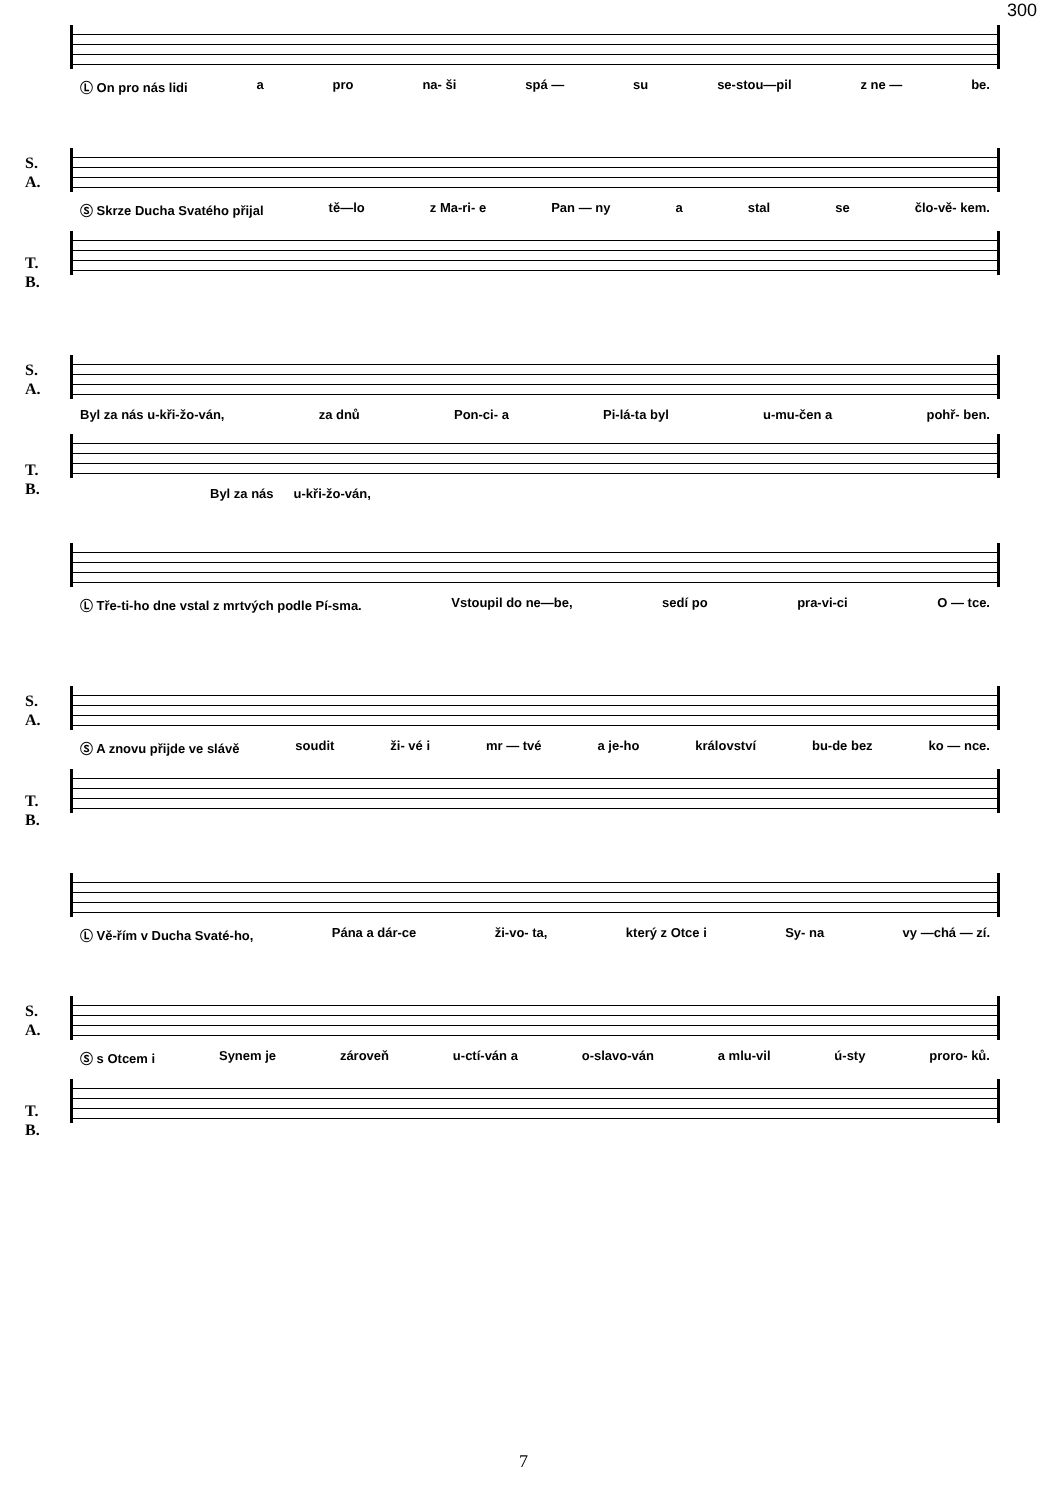300
Ⓛ On pro nás lidi a pro na- ši spá — su se-stou—pil z ne — be.
S.
A.
T.
B.
Ⓢ Skrze Ducha Svatého přijal tě—lo z Ma-ri- e Pan — ny a stal se člo-vě- kem.
S.
A.
T.
B.
Byl za nás u-kři-žo-ván, za dnů Pon-ci- a Pi-lá-ta byl u-mu-čen a pohř- ben.
Byl za nás u-kři-žo-ván,
Ⓛ Tře-ti-ho dne vstal z mrtvých podle Pí-sma. Vstoupil do ne—be, sedí po pra-vi-ci O — tce.
S.
A.
T.
B.
Ⓢ A znovu přijde ve slávě soudit ži- vé i mr — tvé a je-ho království bu-de bez ko — nce.
Ⓛ Vě-řím v Ducha Svaté-ho, Pána a dár-ce ži-vo- ta, který z Otce i Sy- na vy —chá — zí.
S.
A.
T.
B.
Ⓢ s Otcem i Synem je zároveň u-ctí-ván a o-slavo-ván a mlu-vil ú-sty proro- ků.
7